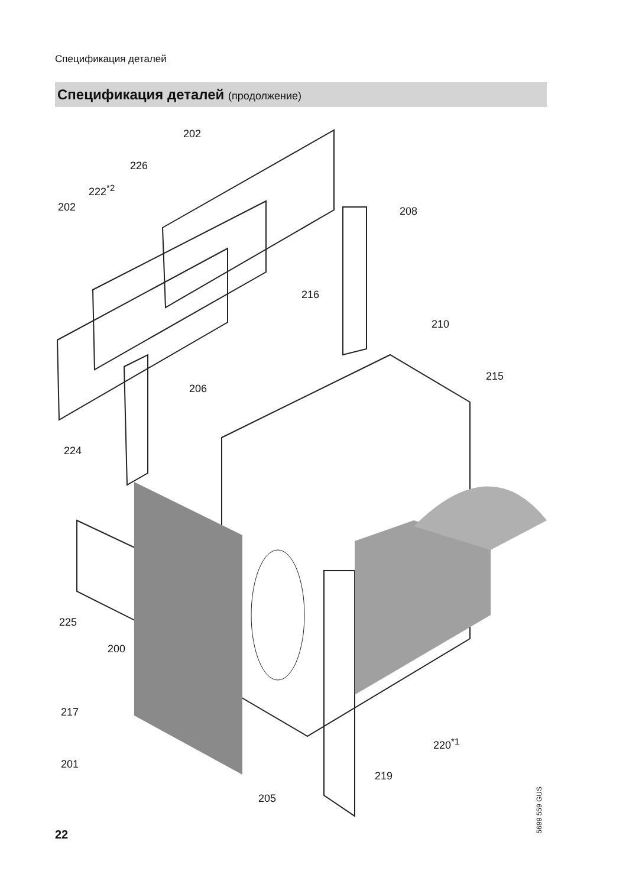Спецификация деталей
Спецификация деталей (продолжение)
202
226
222<sup>*2</sup>
202 208
216
210
215
206
224
225
200
217
220<sup>*1</sup>
201
219
205
5699 559 GUS
22